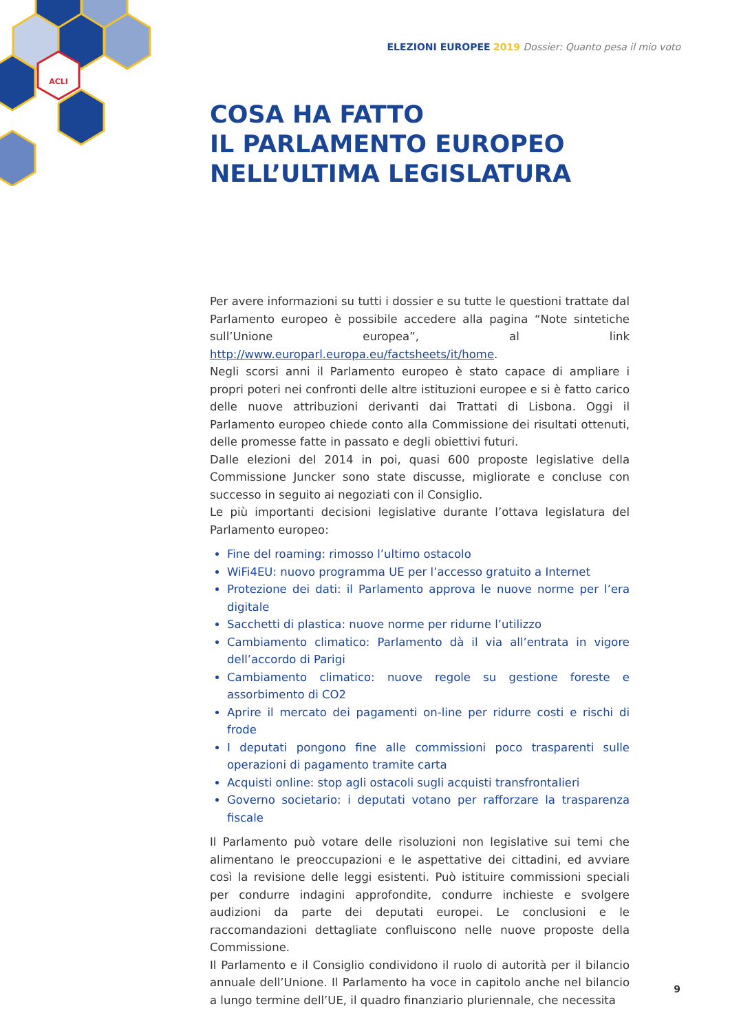ACLI
ELEZIONI EUROPEE 2019 Dossier: Quanto pesa il mio voto
COSA HA FATTO
IL PARLAMENTO EUROPEO
NELL’ULTIMA LEGISLATURA
Per avere informazioni su tutti i dossier e su tutte le questioni trattate dal Parlamento europeo è possibile accedere alla pagina “Note sintetiche sull’Unione europea”, al link http://www.europarl.europa.eu/factsheets/it/home.
Negli scorsi anni il Parlamento europeo è stato capace di ampliare i propri poteri nei confronti delle altre istituzioni europee e si è fatto carico delle nuove attribuzioni derivanti dai Trattati di Lisbona. Oggi il Parlamento europeo chiede conto alla Commissione dei risultati ottenuti, delle promesse fatte in passato e degli obiettivi futuri.
Dalle elezioni del 2014 in poi, quasi 600 proposte legislative della Commissione Juncker sono state discusse, migliorate e concluse con successo in seguito ai negoziati con il Consiglio.
Le più importanti decisioni legislative durante l’ottava legislatura del Parlamento europeo:
Fine del roaming: rimosso l’ultimo ostacolo
WiFi4EU: nuovo programma UE per l’accesso gratuito a Internet
Protezione dei dati: il Parlamento approva le nuove norme per l’era digitale
Sacchetti di plastica: nuove norme per ridurne l’utilizzo
Cambiamento climatico: Parlamento dà il via all’entrata in vigore dell’accordo di Parigi
Cambiamento climatico: nuove regole su gestione foreste e assorbimento di CO2
Aprire il mercato dei pagamenti on-line per ridurre costi e rischi di frode
I deputati pongono fine alle commissioni poco trasparenti sulle operazioni di pagamento tramite carta
Acquisti online: stop agli ostacoli sugli acquisti transfrontalieri
Governo societario: i deputati votano per rafforzare la trasparenza fiscale
Il Parlamento può votare delle risoluzioni non legislative sui temi che alimentano le preoccupazioni e le aspettative dei cittadini, ed avviare così la revisione delle leggi esistenti. Può istituire commissioni speciali per condurre indagini approfondite, condurre inchieste e svolgere audizioni da parte dei deputati europei. Le conclusioni e le raccomandazioni dettagliate confluiscono nelle nuove proposte della Commissione.
Il Parlamento e il Consiglio condividono il ruolo di autorità per il bilancio annuale dell’Unione. Il Parlamento ha voce in capitolo anche nel bilancio a lungo termine dell’UE, il quadro finanziario pluriennale, che necessita
9